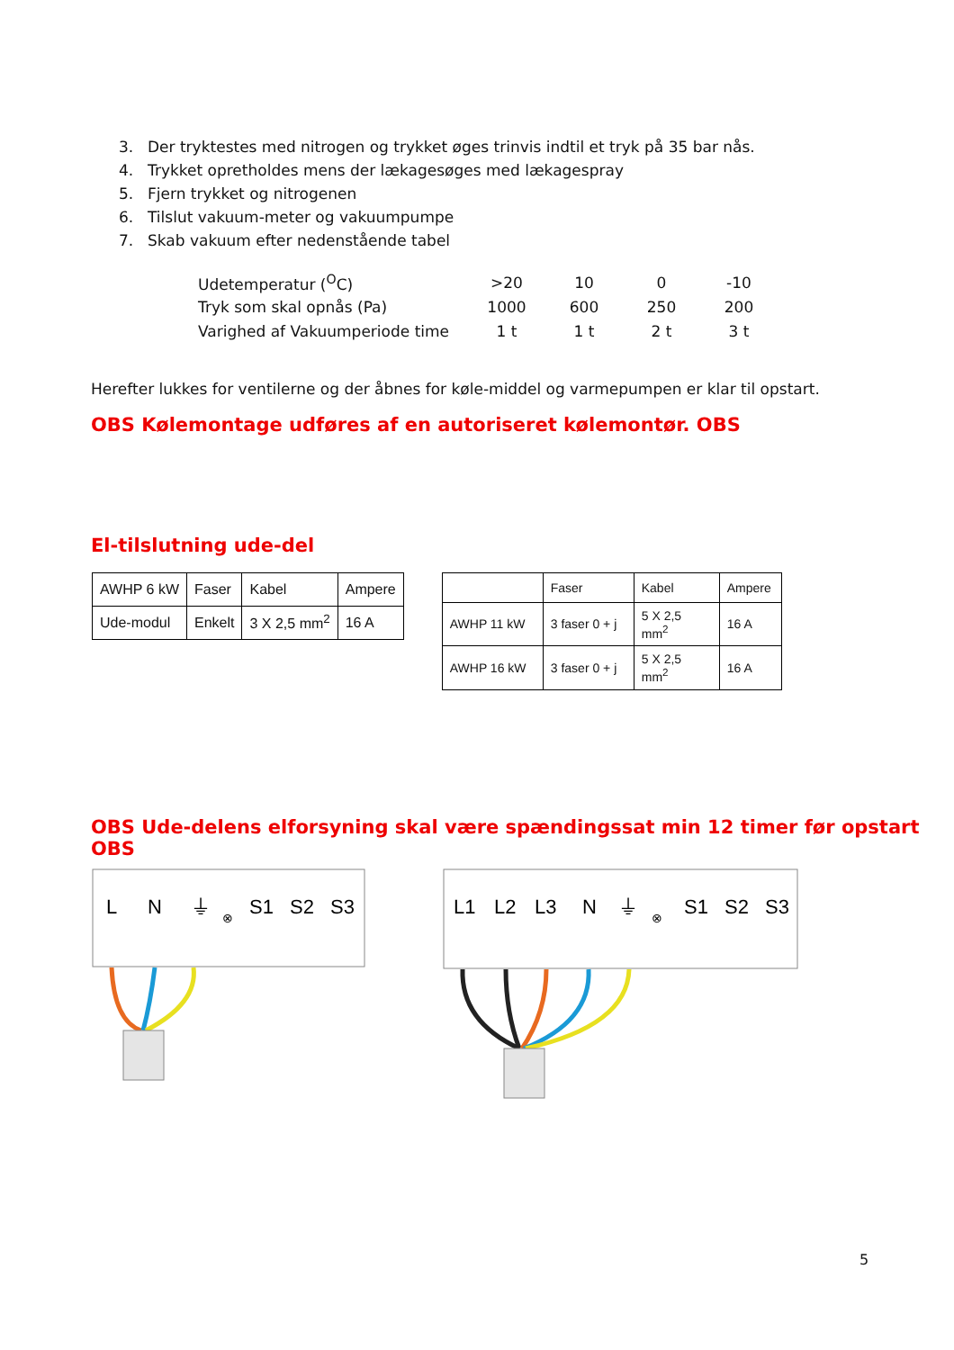3. Der tryktestes med nitrogen og trykket øges trinvis indtil et tryk på 35 bar nås.
4. Trykket opretholdes mens der lækagesøges med lækagespray
5. Fjern trykket og nitrogenen
6. Tilslut vakuum-meter og vakuumpumpe
7. Skab vakuum efter nedenstående tabel
| Udetemperatur (<sup>O</sup>C) | >20 | 10 | 0 | -10 |
| Tryk som skal opnås (Pa) | 1000 | 600 | 250 | 200 |
| Varighed af Vakuumperiode time | 1 t | 1 t | 2 t | 3 t |
Herefter lukkes for ventilerne og der åbnes for køle-middel og varmepumpen er klar til opstart.
OBS Kølemontage udføres af en autoriseret kølemontør. OBS
El-tilslutning ude-del
| AWHP 6 kW | Faser | Kabel | Ampere |
| Ude-modul | Enkelt | 3 X 2,5 mm<sup>2</sup> | 16 A |
| | Faser | Kabel | Ampere |
| AWHP 11 kW | 3 faser 0 + j | 5 X 2,5 mm<sup>2</sup> | 16 A |
| AWHP 16 kW | 3 faser 0 + j | 5 X 2,5 mm<sup>2</sup> | 16 A |
OBS Ude-delens elforsyning skal være spændingssat min 12 timer før opstart OBS
L
N
⏚
⊗
S1
S2
S3
L1
L2
L3
N
⏚
⊗
S1
S2
S3
5